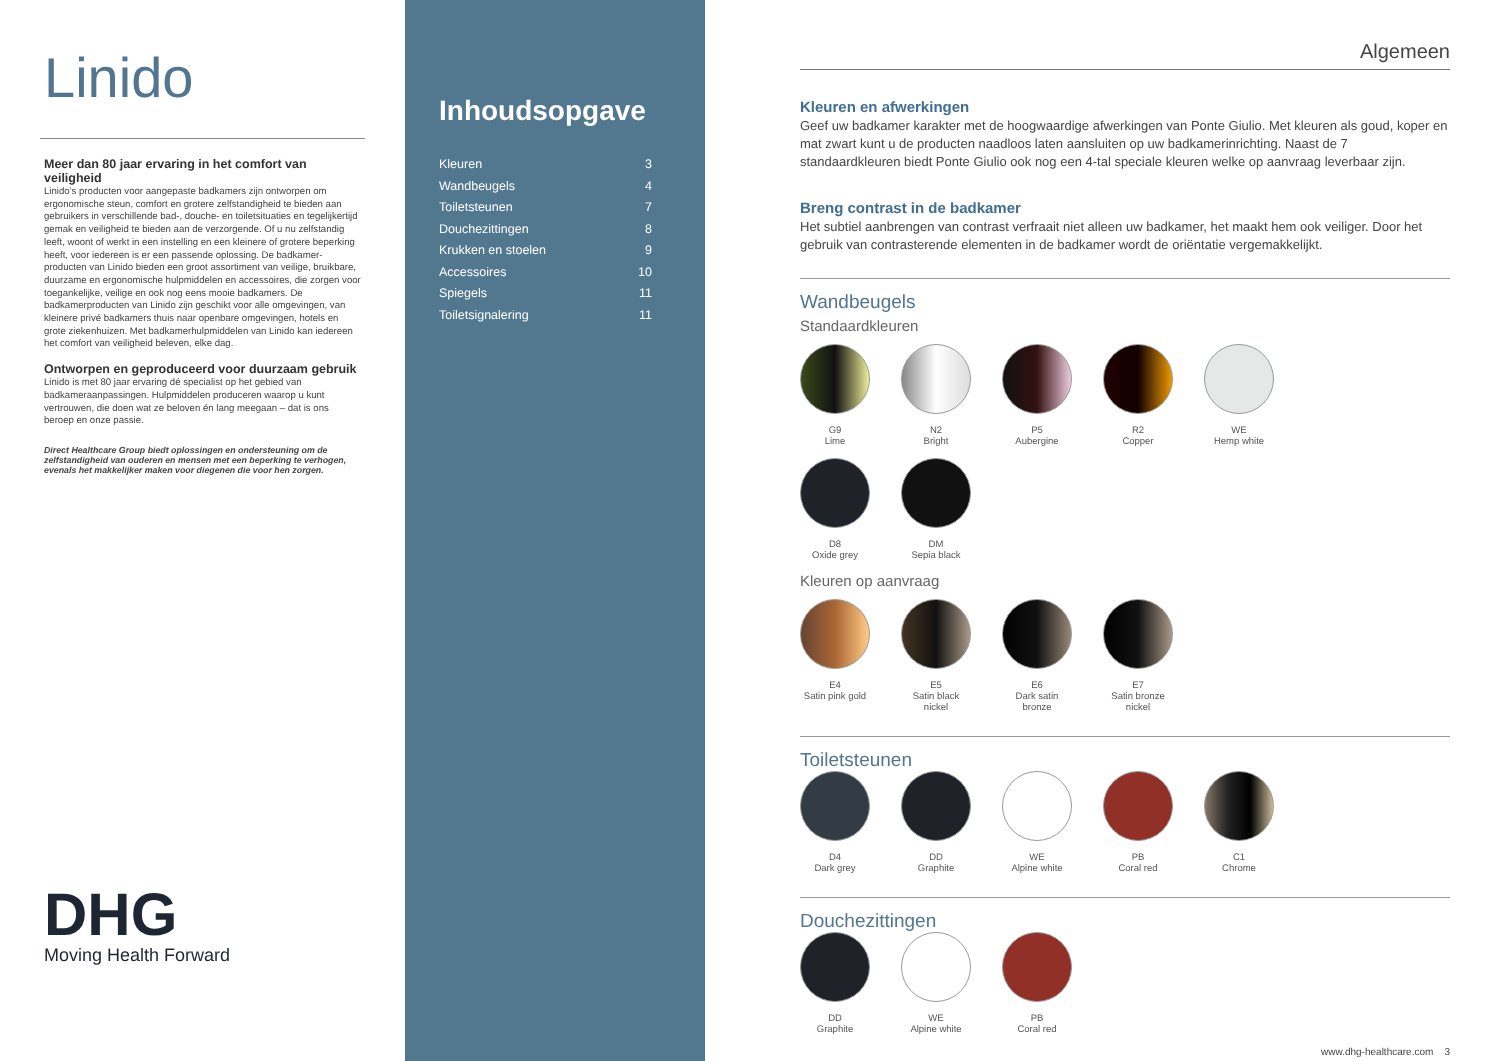Linido
Meer dan 80 jaar ervaring in het comfort van veiligheid
Linido’s producten voor aangepaste badkamers zijn ontworpen om ergonomische steun, comfort en grotere zelfstandigheid te bieden aan gebruikers in verschillende bad-, douche- en toiletsituaties en tegelijkertijd gemak en veiligheid te bieden aan de verzorgende. Of u nu zelfstandig leeft, woont of werkt in een instelling en een kleinere of grotere beperking heeft, voor iedereen is er een passende oplossing. De badkamer-producten van Linido bieden een groot assortiment van veilige, bruikbare, duurzame en ergonomische hulpmiddelen en accessoires, die zorgen voor toegankelijke, veilige en ook nog eens mooie badkamers. De badkamerproducten van Linido zijn geschikt voor alle omgevingen, van kleinere privé badkamers thuis naar openbare omgevingen, hotels en grote ziekenhuizen. Met badkamerhulpmiddelen van Linido kan iedereen het comfort van veiligheid beleven, elke dag.
Ontworpen en geproduceerd voor duurzaam gebruik
Linido is met 80 jaar ervaring dé specialist op het gebied van badkameraanpassingen. Hulpmiddelen produceren waarop u kunt vertrouwen, die doen wat ze beloven én lang meegaan – dat is ons beroep en onze passie.
Direct Healthcare Group biedt oplossingen en ondersteuning om de zelfstandigheid van ouderen en mensen met een beperking te verhogen, evenals het makkelijker maken voor diegenen die voor hen zorgen.
DHG
Moving Health Forward
Inhoudsopgave
Kleuren 3
Wandbeugels 4
Toiletsteunen 7
Douchezittingen 8
Krukken en stoelen 9
Accessoires 10
Spiegels 11
Toiletsignalering 11
Algemeen
Kleuren en afwerkingen
Geef uw badkamer karakter met de hoogwaardige afwerkingen van Ponte Giulio. Met kleuren als goud, koper en mat zwart kunt u de producten naadloos laten aansluiten op uw badkamerinrichting. Naast de 7 standaardkleuren biedt Ponte Giulio ook nog een 4-tal speciale kleuren welke op aanvraag leverbaar zijn.
Breng contrast in de badkamer
Het subtiel aanbrengen van contrast verfraait niet alleen uw badkamer, het maakt hem ook veiliger. Door het gebruik van contrasterende elementen in de badkamer wordt de oriëntatie vergemakkelijkt.
Wandbeugels
Standaardkleuren
G9
Lime
N2
Bright
P5
Aubergine
R2
Copper
WE
Hemp white
D8
Oxide grey
DM
Sepia black
Kleuren op aanvraag
E4
Satin pink gold
E5
Satin black nickel
E6
Dark satin bronze
E7
Satin bronze nickel
Toiletsteunen
D4
Dark grey
DD
Graphite
WE
Alpine white
PB
Coral red
C1
Chrome
Douchezittingen
DD
Graphite
WE
Alpine white
PB
Coral red
www.dhg-healthcare.com 3